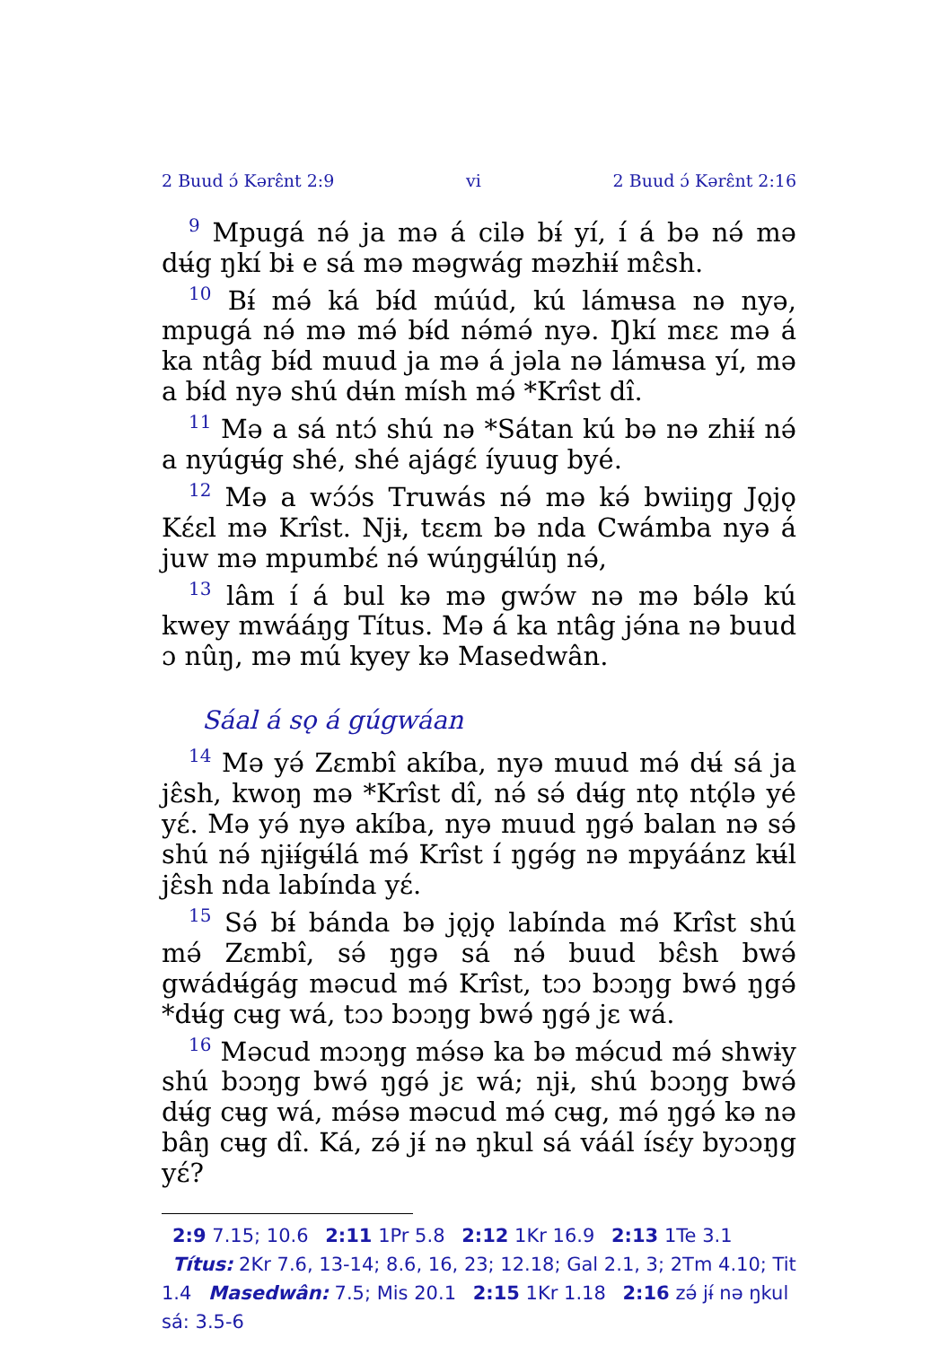2 Buud ɔ́ Kərɛ̂nt 2:9 vi 2 Buud ɔ́ Kərɛ̂nt 2:16
<sup>9</sup> Mpugá nə́ ja mə á cilə bɨ́ yí, í á bə nə́ mə dʉ́g ŋkí bɨ e sá mə məgwág məzhɨɨ́ mɛ̂sh.
<sup>10</sup> Bɨ́ mə́ ká bɨ́d múúd, kú lámʉsa nə nyə, mpugá nə́ mə mə́ bɨ́d nə́mə́ nyə. Ŋkí mɛɛ mə á ka ntâg bɨ́d muud ja mə á jəla nə lámʉsa yí, mə a bɨ́d nyə shú dʉ́n mísh mə́ *Krîst dî.
<sup>11</sup> Mə a sá ntɔ́ shú nə *Sátan kú bə nə zhɨɨ́ nə́ a nyúgʉ́g shé, shé ajágɛ́ íyuug byé.
<sup>12</sup> Mə a wɔ́ɔ́s Truwás nə́ mə kə́ bwiiŋg Jǫjǫ Kɛ́ɛl mə Krîst. Njɨ, tɛɛm bə nda Cwámba nyə á juw mə mpumbɛ́ nə́ wúŋgʉ́lúŋ nə́,
<sup>13</sup> lâm í á bul kə mə gwɔ́w nə mə bə́lə kú kwey mwááŋg Títus. Mə á ka ntâg jə́na nə buud ɔ nûŋ, mə mú kyey kə Masedwân.
Sáal á sǫ á gúgwáan
<sup>14</sup> Mə yə́ Zɛmbî akíba, nyə muud mə́ dʉ́ sá ja jɛ̂sh, kwoŋ mə *Krîst dî, nə́ sə́ dʉ́g ntǫ ntǫ́lə yé yɛ́. Mə yə́ nyə akíba, nyə muud ŋgə́ balan nə sə́ shú nə́ njɨɨ́gʉ́lá mə́ Krîst í ŋgə́g nə mpyáánz kʉ́l jɛ̂sh nda labínda yɛ́.
<sup>15</sup> Sə́ bɨ́ bánda bə jǫjǫ labínda mə́ Krîst shú mə́ Zɛmbî, sə́ ŋgə sá nə́ buud bɛ̂sh bwə́ gwádʉ́gág məcud mə́ Krîst, tɔɔ bɔɔŋg bwə́ ŋgə́ *dʉ́g cʉg wá, tɔɔ bɔɔŋg bwə́ ŋgə́ jɛ wá.
<sup>16</sup> Məcud mɔɔŋg mə́sə ka bə mə́cud mə́ shwɨy shú bɔɔŋg bwə́ ŋgə́ jɛ wá; njɨ, shú bɔɔŋg bwə́ dʉ́g cʉg wá, mə́sə məcud mə́ cʉg, mə́ ŋgə́ kə nə bâŋ cʉg dî. Ká, zə́ jɨ́ nə ŋkul sá váál ísɛ́y byɔɔŋg yɛ́?
2:9 7.15; 10.6 2:11 1Pr 5.8 2:12 1Kr 16.9 2:13 1Te 3.1 Títus: 2Kr 7.6, 13-14; 8.6, 16, 23; 12.18; Gal 2.1, 3; 2Tm 4.10; Tit 1.4 Masedwân: 7.5; Mis 20.1 2:15 1Kr 1.18 2:16 zə́ jɨ́ nə ŋkul sá: 3.5-6